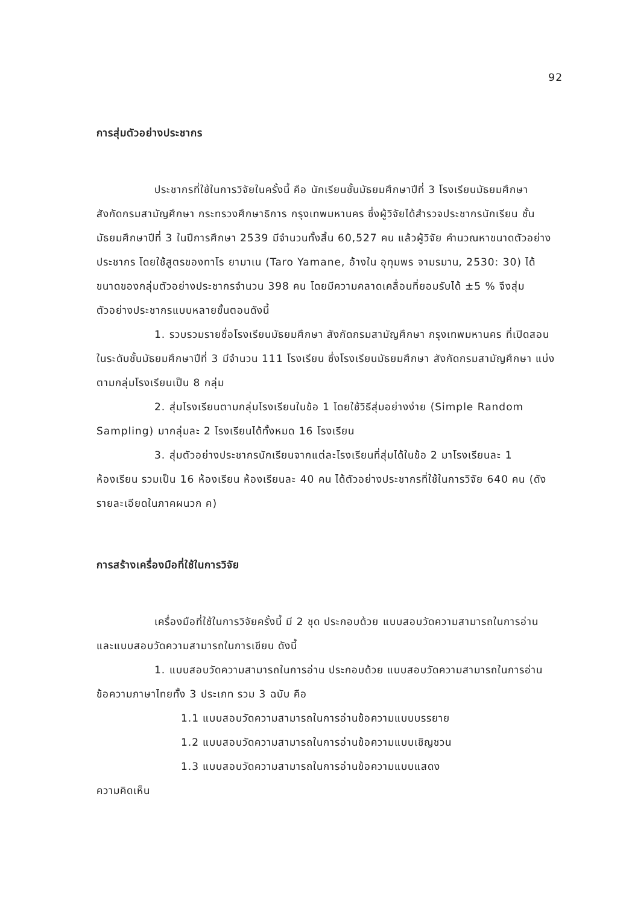92
การสุ่มตัวอย่างประชากร
ประชากรที่ใช้ในการวิจัยในครั้งนี้ คือ นักเรียนชั้นมัธยมศึกษาปีที่ 3 โรงเรียนมัธยมศึกษา สังกัดกรมสามัญศึกษา กระทรวงศึกษาธิการ กรุงเทพมหานคร ซึ่งผู้วิจัยได้สำรวจประชากรนักเรียน ชั้นมัธยมศึกษาปีที่ 3 ในปีการศึกษา 2539 มีจำนวนทั้งสิ้น 60,527 คน แล้วผู้วิจัย คำนวณหาขนาดตัวอย่างประชากร โดยใช้สูตรของทาโร ยามาเน (Taro Yamane, อ้างใน อุทุมพร จามรมาน, 2530: 30) ได้ขนาดของกลุ่มตัวอย่างประชากรจำนวน 398 คน โดยมีความคลาดเคลื่อนที่ยอมรับได้ ±5 % จึงสุ่มตัวอย่างประชากรแบบหลายขั้นตอนดังนี้
1. รวบรวมรายชื่อโรงเรียนมัธยมศึกษา สังกัดกรมสามัญศึกษา กรุงเทพมหานคร ที่เปิดสอนในระดับชั้นมัธยมศึกษาปีที่ 3 มีจำนวน 111 โรงเรียน ซึ่งโรงเรียนมัธยมศึกษา สังกัดกรมสามัญศึกษา แบ่งตามกลุ่มโรงเรียนเป็น 8 กลุ่ม
2. สุ่มโรงเรียนตามกลุ่มโรงเรียนในข้อ 1 โดยใช้วิธีสุ่มอย่างง่าย (Simple Random Sampling) มากลุ่มละ 2 โรงเรียนได้ทั้งหมด 16 โรงเรียน
3. สุ่มตัวอย่างประชากรนักเรียนจากแต่ละโรงเรียนที่สุ่มได้ในข้อ 2 มาโรงเรียนละ 1 ห้องเรียน รวมเป็น 16 ห้องเรียน ห้องเรียนละ 40 คน ได้ตัวอย่างประชากรที่ใช้ในการวิจัย 640 คน (ดังรายละเอียดในภาคผนวก ค)
การสร้างเครื่องมือที่ใช้ในการวิจัย
เครื่องมือที่ใช้ในการวิจัยครั้งนี้ มี 2 ชุด ประกอบด้วย แบบสอบวัดความสามารถในการอ่าน และแบบสอบวัดความสามารถในการเขียน ดังนี้
1. แบบสอบวัดความสามารถในการอ่าน ประกอบด้วย แบบสอบวัดความสามารถในการอ่านข้อความภาษาไทยทั้ง 3 ประเภท รวม 3 ฉบับ คือ
1.1 แบบสอบวัดความสามารถในการอ่านข้อความแบบบรรยาย
1.2 แบบสอบวัดความสามารถในการอ่านข้อความแบบเชิญชวน
1.3 แบบสอบวัดความสามารถในการอ่านข้อความแบบแสดง
ความคิดเห็น